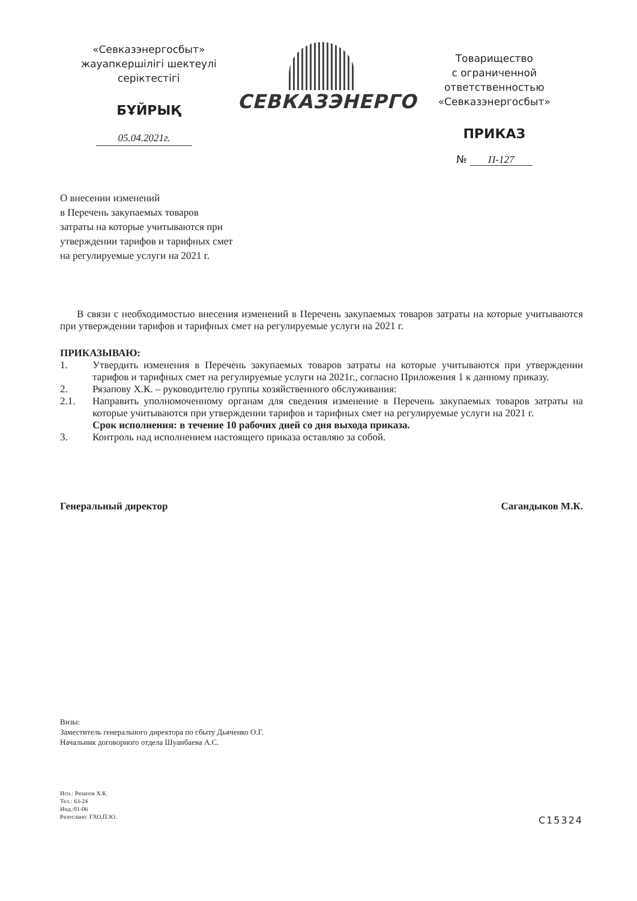«Севказэнергосбыт»
жауапкершілігі шектеулі
серіктестігі
БҰЙРЫҚ
05.04.2021г.
СЕВКАЗЭНЕРГО
Товарищество
с ограниченной ответственностью
«Севказэнергосбыт»
ПРИКАЗ
№ П-127
О внесении изменений
в Перечень закупаемых товаров
затраты на которые учитываются при
утверждении тарифов и тарифных смет
на регулируемые услуги на 2021 г.
В связи с необходимостью внесения изменений в Перечень закупаемых товаров затраты на которые учитываются при утверждении тарифов и тарифных смет на регулируемые услуги на 2021 г.
ПРИКАЗЫВАЮ:
1. Утвердить изменения в Перечень закупаемых товаров затраты на которые учитываются при утверждении тарифов и тарифных смет на регулируемые услуги на 2021г., согласно Приложения 1 к данному приказу.
2. Рязапову Х.К. – руководителю группы хозяйственного обслуживания:
2.1. Направить уполномоченному органам для сведения изменение в Перечень закупаемых товаров затраты на которые учитываются при утверждении тарифов и тарифных смет на регулируемые услуги на 2021 г.
Срок исполнения: в течение 10 рабочих дней со дня выхода приказа.
3. Контроль над исполнением настоящего приказа оставляю за собой.
Генеральный директор Сагандыков М.К.
Визы:
Заместитель генерального директора по сбыту Дьяченко О.Г.
Начальник договорного отдела Шуанбаева А.С.
Исп.: Рязапов Х.К.
Тел.: 63-24
Инд.:01-06
Разослано: ГХО,ПЭО.
С15324